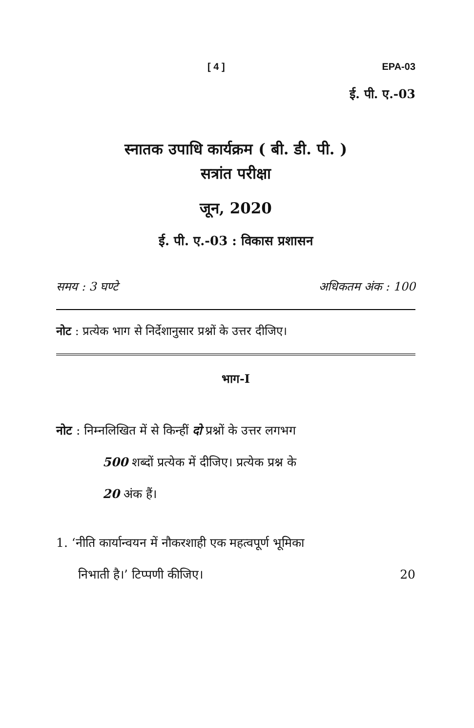[ 4 ] EPA-03
ई. पी. ए.-03
स्नातक उपाधि कार्यक्रम ( बी. डी. पी. )
सत्रांत परीक्षा
जून, 2020
ई. पी. ए.-03 : विकास प्रशासन
समय : 3 घण्टे अधिकतम अंक : 100
नोट : प्रत्येक भाग से निर्देशानुसार प्रश्नों के उत्तर दीजिए।
भाग-I
नोट : निम्नलिखित में से किन्हीं दो प्रश्नों के उत्तर लगभग
500 शब्दों प्रत्येक में दीजिए। प्रत्येक प्रश्न के
20 अंक हैं।
1. ‘नीति कार्यान्वयन में नौकरशाही एक महत्वपूर्ण भूमिका
निभाती है।’ टिप्पणी कीजिए। 20